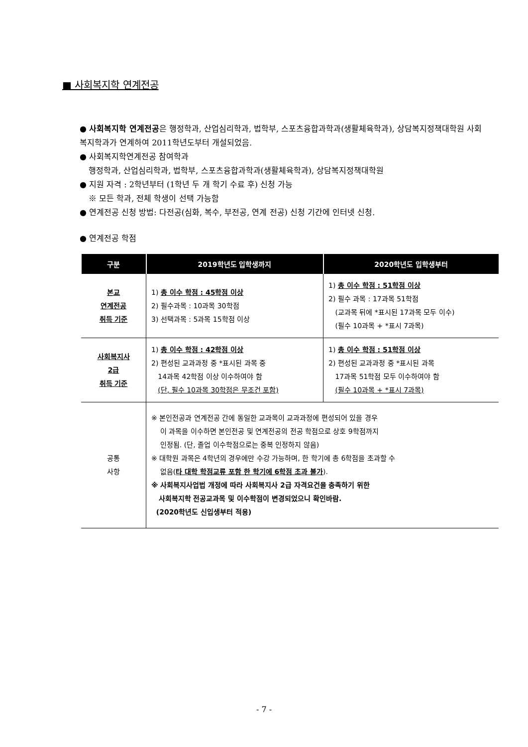■ 사회복지학 연계전공
● 사회복지학 연계전공은 행정학과, 산업심리학과, 법학부, 스포츠융합과학과(생활체육학과), 상담복지정책대학원 사회복지학과가 연계하여 2011학년도부터 개설되었음.
● 사회복지학연계전공 참여학과
행정학과, 산업심리학과, 법학부, 스포츠융합과학과(생활체육학과), 상담복지정책대학원
● 지원 자격 : 2학년부터 (1학년 두 개 학기 수료 후) 신청 가능
※ 모든 학과, 전체 학생이 선택 가능함
● 연계전공 신청 방법: 다전공(심화, 복수, 부전공, 연계 전공) 신청 기간에 인터넷 신청.
● 연계전공 학점
| 구분 | 2019학년도 입학생까지 | 2020학년도 입학생부터 |
| --- | --- | --- |
| 본교 연계전공 취득 기준 | 1) 총 이수 학점 : 45학점 이상 2) 필수과목 : 10과목 30학점 3) 선택과목 : 5과목 15학점 이상 | 1) 총 이수 학점 : 51학점 이상 2) 필수 과목 : 17과목 51학점 (교과목 뒤에 *표시된 17과목 모두 이수) (필수 10과목 + *표시 7과목) |
| 사회복지사 2급 취득 기준 | 1) 총 이수 학점 : 42학점 이상 2) 편성된 교과과정 중 *표시된 과목 중 14과목 42학점 이상 이수하여야 함 (단, 필수 10과목 30학점은 무조건 포함) | 1) 총 이수 학점 : 51학점 이상 2) 편성된 교과과정 중 *표시된 과목 17과목 51학점 모두 이수하여야 함 (필수 10과목 + *표시 7과목) |
| 공통 사항 | ※ 본인전공과 연계전공 간에 동일한 교과목이 교과과정에 편성되어 있을 경우 이 과목을 이수하면 본인전공 및 연계전공의 전공 학점으로 상호 9학점까지 인정됨. (단, 졸업 이수학점으로는 중복 인정하지 않음) ※ 대학원 과목은 4학년의 경우에만 수강 가능하며, 한 학기에 총 6학점을 초과할 수 없음( 타 대학 학점교류 포함 한 학기에 6학점 초과 불가 ). ※ 사회복지사업법 개정에 따라 사회복지사 2급 자격요건을 충족하기 위한 사회복지학 전공교과목 및 이수학점이 변경되었으니 확인바람. (2020학년도 신입생부터 적용) | |
- 7 -